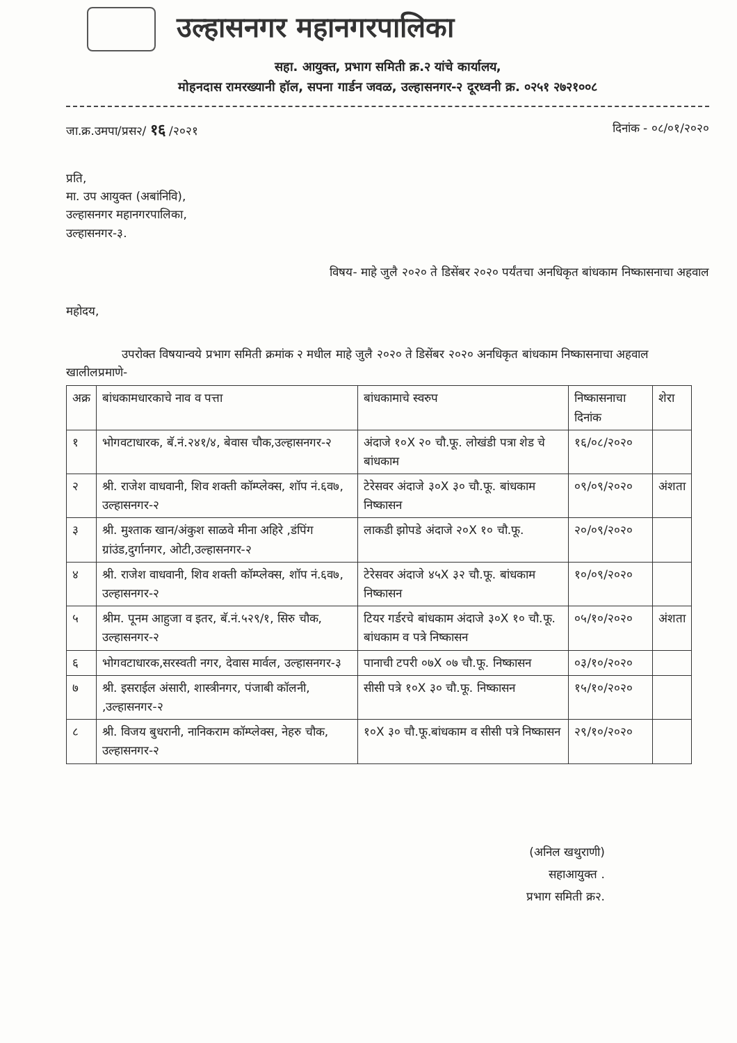उल्हासनगर महानगरपालिका
सहा. आयुक्त, प्रभाग समिती क्र.२ यांचे कार्यालय,
मोहनदास रामरख्यानी हॉल, सपना गार्डन जवळ, उल्हासनगर-२ दूरध्वनी क्र. ०२५१ २७२१००८
जा.क्र.उमपा/प्रस२/ १६ /२०२१ दिनांक - ०८/०१/२०२०
प्रति,
मा. उप आयुक्त (अबांनिवि),
उल्हासनगर महानगरपालिका,
उल्हासनगर-३.
विषय- माहे जुलै २०२० ते डिसेंबर २०२० पर्यंतचा अनधिकृत बांधकाम निष्कासनाचा अहवाल
महोदय,
उपरोक्त विषयान्वये प्रभाग समिती क्रमांक २ मधील माहे जुलै २०२० ते डिसेंबर २०२० अनधिकृत बांधकाम निष्कासनाचा अहवाल खालीलप्रमाणे-
| अक्र | बांधकामधारकाचे नाव व पत्ता | बांधकामाचे स्वरुप | निष्कासनाचा दिनांक | शेरा |
| --- | --- | --- | --- | --- |
| १ | भोगवटाधारक, बॅ.नं.२४१/४, बेवास चौक,उल्हासनगर-२ | अंदाजे १०X २० चौ.फू. लोखंडी पत्रा शेड चे बांधकाम | १६/०८/२०२० | |
| २ | श्री. राजेश वाधवानी, शिव शक्ती कॉम्प्लेक्स, शॉप नं.६व७, उल्हासनगर-२ | टेरेसवर अंदाजे ३०X ३० चौ.फू. बांधकाम निष्कासन | ०९/०९/२०२० | अंशता |
| ३ | श्री. मुश्ताक खान/अंकुश साळवे मीना अहिरे ,डंपिंग ग्रांउंड,दुर्गानगर, ओटी,उल्हासनगर-२ | लाकडी झोपडे अंदाजे २०X १० चौ.फू. | २०/०९/२०२० | |
| ४ | श्री. राजेश वाधवानी, शिव शक्ती कॉम्प्लेक्स, शॉप नं.६व७, उल्हासनगर-२ | टेरेसवर अंदाजे ४५X ३२ चौ.फू. बांधकाम निष्कासन | १०/०९/२०२० | |
| ५ | श्रीम. पूनम आहुजा व इतर, बॅ.नं.५२९/१, सिरु चौक, उल्हासनगर-२ | टियर गर्डरचे बांधकाम अंदाजे ३०X १० चौ.फू. बांधकाम व पत्रे निष्कासन | ०५/१०/२०२० | अंशता |
| ६ | भोगवटाधारक,सरस्वती नगर, देवास मार्वल, उल्हासनगर-३ | पानाची टपरी ०७X ०७ चौ.फू. निष्कासन | ०३/१०/२०२० | |
| ७ | श्री. इसराईल अंसारी, शास्त्रीनगर, पंजाबी कॉलनी, ,उल्हासनगर-२ | सीसी पत्रे १०X ३० चौ.फू. निष्कासन | १५/१०/२०२० | |
| ८ | श्री. विजय बुधरानी, नानिकराम कॉम्प्लेक्स, नेहरु चौक, उल्हासनगर-२ | १०X ३० चौ.फू.बांधकाम व सीसी पत्रे निष्कासन | २९/१०/२०२० | |
(अनिल खथुराणी)
सहाआयुक्त .
प्रभाग समिती क्र२.